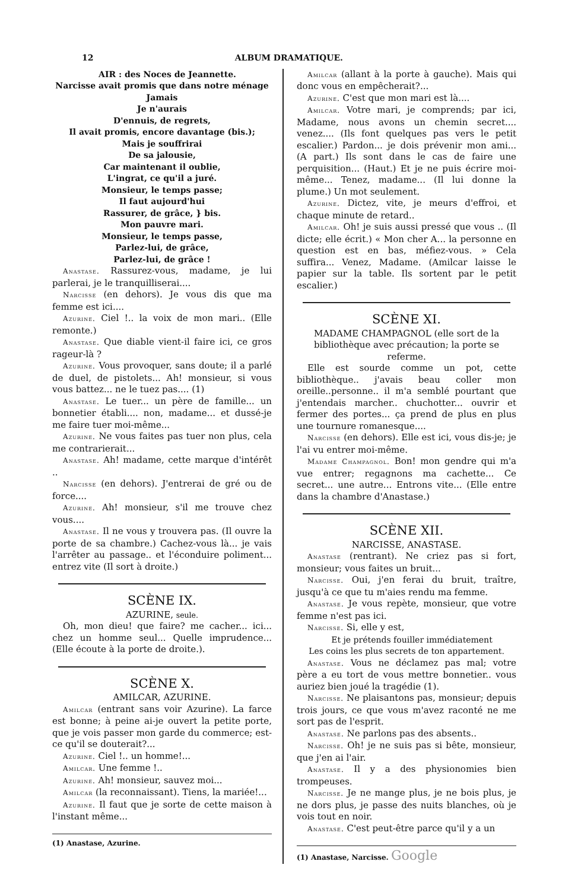12 ALBUM DRAMATIQUE.
AIR : des Noces de Jeannette.
Narcisse avait promis que dans notre ménage
Jamais
Je n'aurais
D'ennuis, de regrets,
Il avait promis, encore davantage (bis.);
Mais je souffrirai
De sa jalousie,
Car maintenant il oublie,
L'ingrat, ce qu'il a juré.
Monsieur, le temps passe;
Il faut aujourd'hui
Rassurer, de grâce, } bis.
Mon pauvre mari.
Monsieur, le temps passe,
Parlez-lui, de grâce,
Parlez-lui, de grâce !
Anastase. Rassurez-vous, madame, je lui parlerai, je le tranquilliserai....
Narcisse (en dehors). Je vous dis que ma femme est ici....
Azurine. Ciel !.. la voix de mon mari.. (Elle remonte.)
Anastase. Que diable vient-il faire ici, ce gros rageur-là ?
Azurine. Vous provoquer, sans doute; il a parlé de duel, de pistolets... Ah! monsieur, si vous vous battez... ne le tuez pas.... (1)
Anastase. Le tuer... un père de famille... un bonnetier établi.... non, madame... et dussé-je me faire tuer moi-même...
Azurine. Ne vous faites pas tuer non plus, cela me contrarierait...
Anastase. Ah! madame, cette marque d'intérêt ..
Narcisse (en dehors). J'entrerai de gré ou de force....
Azurine. Ah! monsieur, s'il me trouve chez vous....
Anastase. Il ne vous y trouvera pas. (Il ouvre la porte de sa chambre.) Cachez-vous là... je vais l'arrêter au passage.. et l'éconduire poliment... entrez vite (Il sort à droite.)
SCÈNE IX.
AZURINE, seule.
Oh, mon dieu! que faire? me cacher... ici... chez un homme seul... Quelle imprudence... (Elle écoute à la porte de droite.).
SCÈNE X.
AMILCAR, AZURINE.
Amilcar (entrant sans voir Azurine). La farce est bonne; à peine ai-je ouvert la petite porte, que je vois passer mon garde du commerce; est-ce qu'il se douterait?...
Azurine. Ciel !.. un homme!...
Amilcar. Une femme !..
Azurine. Ah! monsieur, sauvez moi...
Amilcar (la reconnaissant). Tiens, la mariée!...
Azurine. Il faut que je sorte de cette maison à l'instant même...
(1) Anastase, Azurine.
Amilcar (allant à la porte à gauche). Mais qui donc vous en empêcherait?...
Azurine. C'est que mon mari est là....
Amilcar. Votre mari, je comprends; par ici, Madame, nous avons un chemin secret.... venez.... (Ils font quelques pas vers le petit escalier.) Pardon... je dois prévenir mon ami... (A part.) Ils sont dans le cas de faire une perquisition... (Haut.) Et je ne puis écrire moi-même... Tenez, madame... (Il lui donne la plume.) Un mot seulement.
Azurine. Dictez, vite, je meurs d'effroi, et chaque minute de retard..
Amilcar. Oh! je suis aussi pressé que vous .. (Il dicte; elle écrit.) « Mon cher A... la personne en question est en bas, méfiez-vous. » Cela suffira... Venez, Madame. (Amilcar laisse le papier sur la table. Ils sortent par le petit escalier.)
SCÈNE XI.
MADAME CHAMPAGNOL (elle sort de la bibliothèque avec précaution; la porte se referme.
Elle est sourde comme un pot, cette bibliothèque.. j'avais beau coller mon oreille..personne.. il m'a semblé pourtant que j'entendais marcher.. chuchotter... ouvrir et fermer des portes... ça prend de plus en plus une tournure romanesque....
Narcisse (en dehors). Elle est ici, vous dis-je; je l'ai vu entrer moi-même.
Madame Champagnol. Bon! mon gendre qui m'a vue entrer; regagnons ma cachette... Ce secret... une autre... Entrons vite... (Elle entre dans la chambre d'Anastase.)
SCÈNE XII.
NARCISSE, ANASTASE.
Anastase (rentrant). Ne criez pas si fort, monsieur; vous faites un bruit...
Narcisse. Oui, j'en ferai du bruit, traître, jusqu'à ce que tu m'aies rendu ma femme.
Anastase. Je vous repète, monsieur, que votre femme n'est pas ici.
Narcisse. Si, elle y est,
Et je prétends fouiller immédiatement
Les coins les plus secrets de ton appartement.
Anastase. Vous ne déclamez pas mal; votre père a eu tort de vous mettre bonnetier.. vous auriez bien joué la tragédie (1).
Narcisse. Ne plaisantons pas, monsieur; depuis trois jours, ce que vous m'avez raconté ne me sort pas de l'esprit.
Anastase. Ne parlons pas des absents..
Narcisse. Oh! je ne suis pas si bête, monsieur, que j'en ai l'air.
Anastase. Il y a des physionomies bien trompeuses.
Narcisse. Je ne mange plus, je ne bois plus, je ne dors plus, je passe des nuits blanches, où je vois tout en noir.
Anastase. C'est peut-être parce qu'il y a un
(1) Anastase, Narcisse. Google